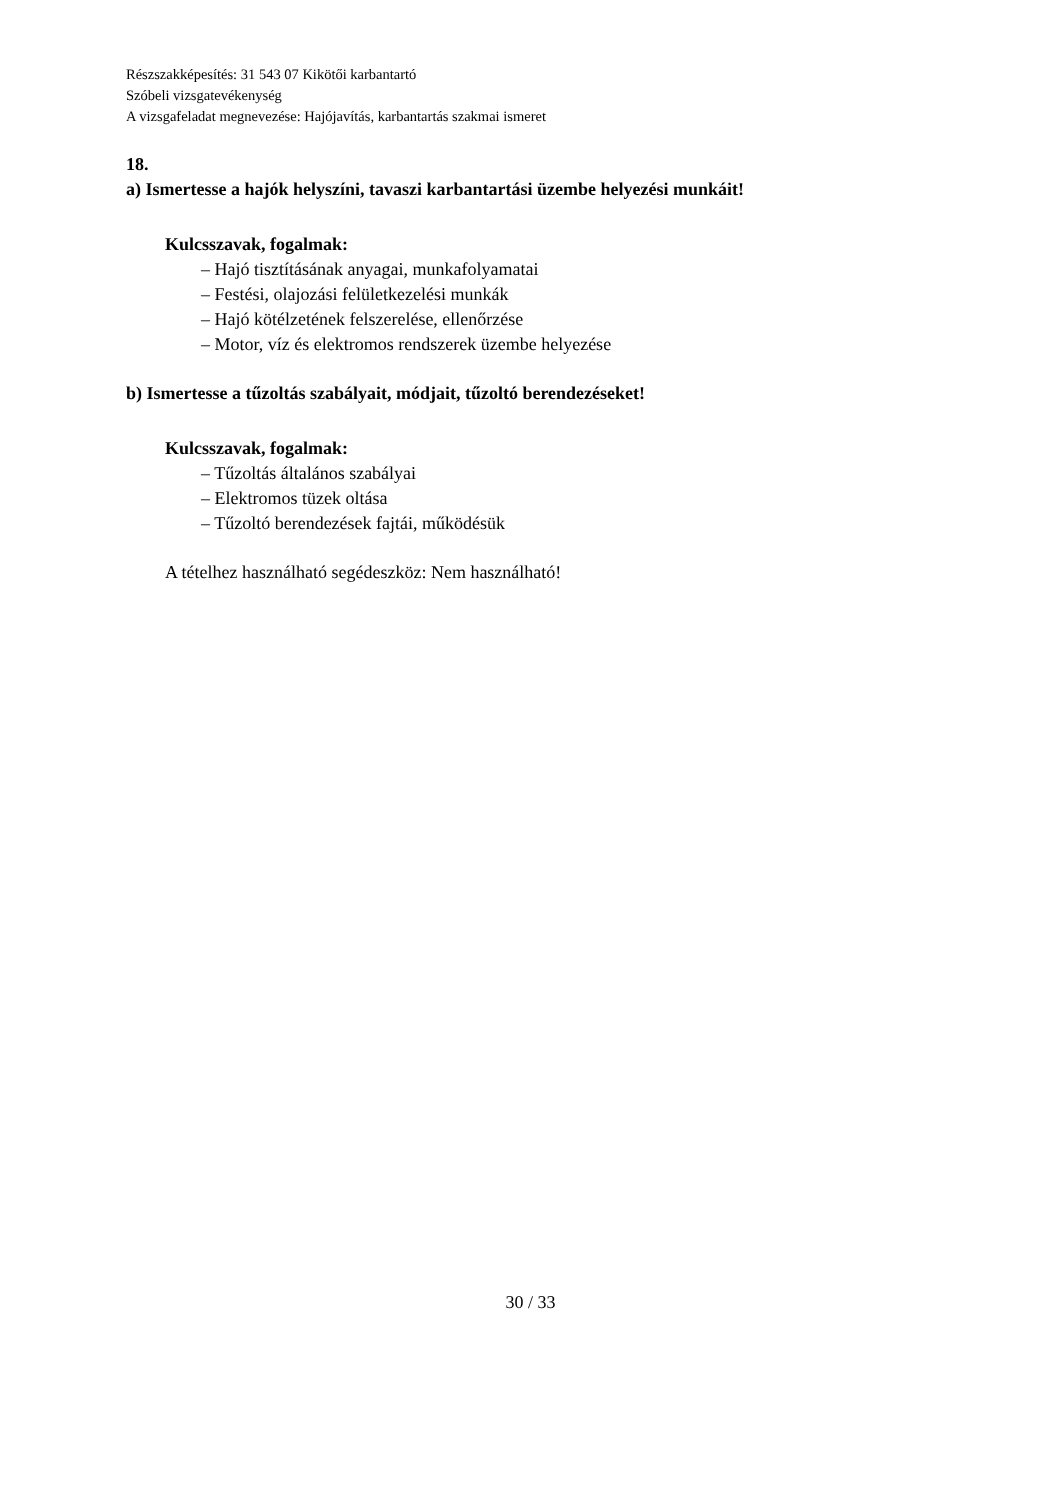Részszakképesítés: 31 543 07 Kikötői karbantartó
Szóbeli vizsgatevékenység
A vizsgafeladat megnevezése: Hajójavítás, karbantartás szakmai ismeret
18.
a) Ismertesse a hajók helyszíni, tavaszi karbantartási üzembe helyezési munkáit!
Kulcsszavak, fogalmak:
– Hajó tisztításának anyagai, munkafolyamatai
– Festési, olajozási felületkezelési munkák
– Hajó kötélzetének felszerelése, ellenőrzése
– Motor, víz és elektromos rendszerek üzembe helyezése
b) Ismertesse a tűzoltás szabályait, módjait, tűzoltó berendezéseket!
Kulcsszavak, fogalmak:
– Tűzoltás általános szabályai
– Elektromos tüzek oltása
– Tűzoltó berendezések fajtái, működésük
A tételhez használható segédeszköz: Nem használható!
30 / 33